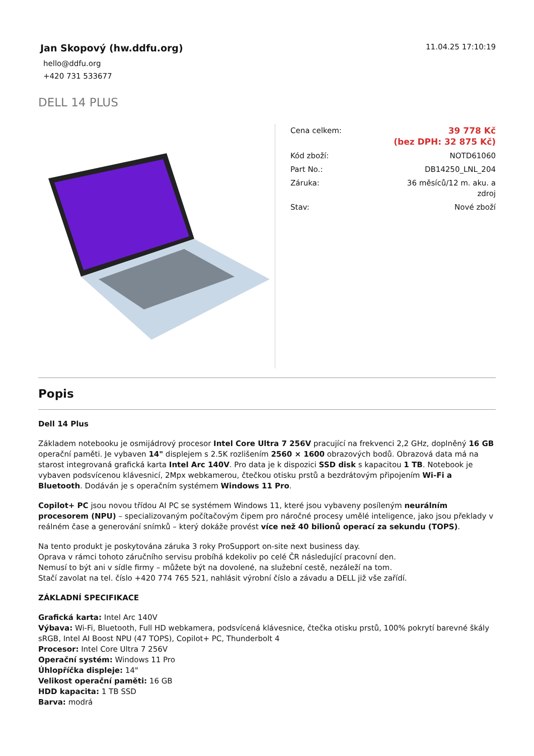Jan Skopový (hw.ddfu.org)
hello@ddfu.org
+420 731 533677
11.04.25 17:10:19
DELL 14 PLUS
| Cena celkem: | 39 778 Kč (bez DPH: 32 875 Kč) |
| Kód zboží: | NOTD61060 |
| Part No.: | DB14250_LNL_204 |
| Záruka: | 36 měsíců/12 m. aku. a zdroj |
| Stav: | Nové zboží |
Popis
Dell 14 Plus
Základem notebooku je osmijádrový procesor Intel Core Ultra 7 256V pracující na frekvenci 2,2 GHz, doplněný 16 GB operační paměti. Je vybaven 14" displejem s 2.5K rozlišením 2560 × 1600 obrazových bodů. Obrazová data má na starost integrovaná grafická karta Intel Arc 140V. Pro data je k dispozici SSD disk s kapacitou 1 TB. Notebook je vybaven podsvícenou klávesnicí, 2Mpx webkamerou, čtečkou otisku prstů a bezdrátovým připojením Wi-Fi a Bluetooth. Dodáván je s operačním systémem Windows 11 Pro.
Copilot+ PC jsou novou třídou AI PC se systémem Windows 11, které jsou vybaveny posíleným neurálním procesorem (NPU) – specializovaným počítačovým čipem pro náročné procesy umělé inteligence, jako jsou překlady v reálném čase a generování snímků – který dokáže provést více než 40 bilionů operací za sekundu (TOPS).
Na tento produkt je poskytována záruka 3 roky ProSupport on-site next business day.
Oprava v rámci tohoto záručního servisu probíhá kdekoliv po celé ČR následující pracovní den.
Nemusí to být ani v sídle firmy – můžete být na dovolené, na služební cestě, nezáleží na tom.
Stačí zavolat na tel. číslo +420 774 765 521, nahlásit výrobní číslo a závadu a DELL již vše zařídí.
ZÁKLADNÍ SPECIFIKACE
Grafická karta: Intel Arc 140V
Výbava: Wi-Fi, Bluetooth, Full HD webkamera, podsvícená klávesnice, čtečka otisku prstů, 100% pokrytí barevné škály sRGB, Intel AI Boost NPU (47 TOPS), Copilot+ PC, Thunderbolt 4
Procesor: Intel Core Ultra 7 256V
Operační systém: Windows 11 Pro
Úhlopříčka displeje: 14"
Velikost operační paměti: 16 GB
HDD kapacita: 1 TB SSD
Barva: modrá